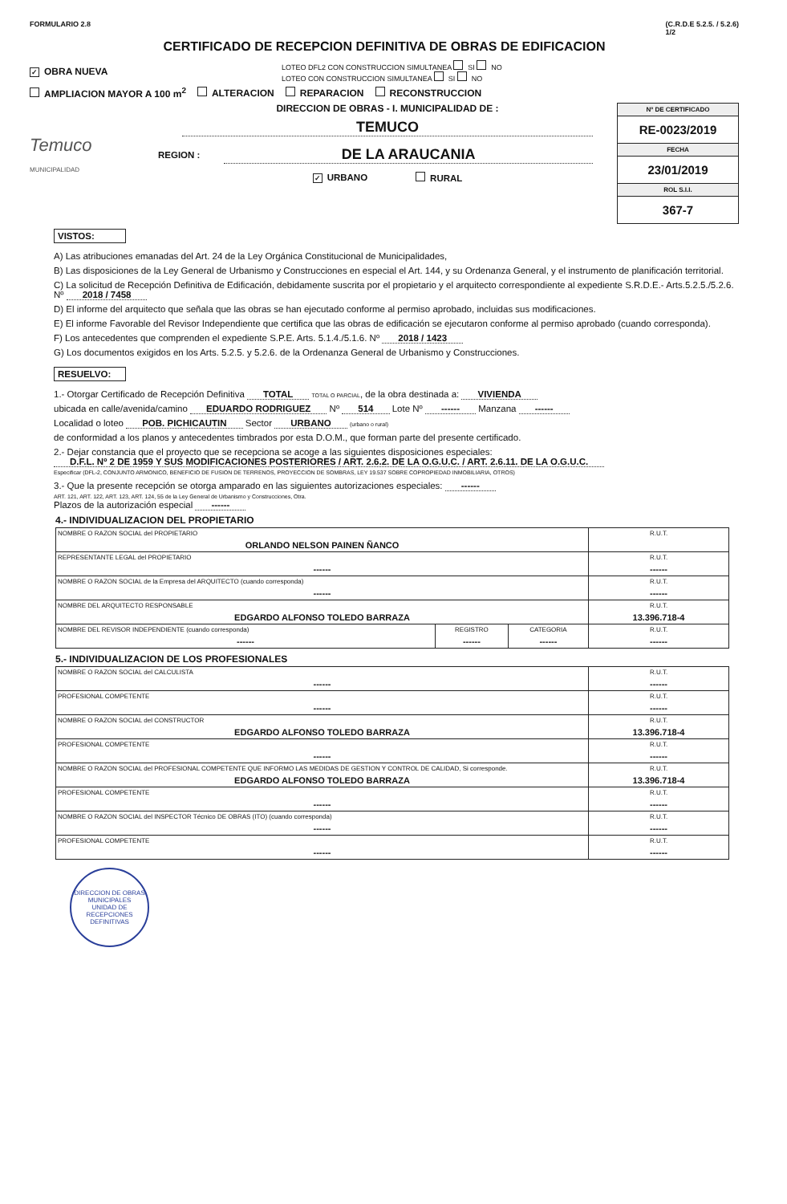FORMULARIO 2.8 (C.R.D.E 5.2.5. / 5.2.6)
1/2
CERTIFICADO DE RECEPCION DEFINITIVA DE OBRAS DE EDIFICACION
✓ OBRA NUEVA LOTEO DFL2 CON CONSTRUCCION SIMULTANEA SI NO
LOTEO CON CONSTRUCCION SIMULTANEA SI NO
AMPLIACION MAYOR A 100 m<sup>2</sup> ALTERACION REPARACION RECONSTRUCCION
Temuco
MUNICIPALIDAD
DIRECCION DE OBRAS - I. MUNICIPALIDAD DE :
TEMUCO
REGION :
DE LA ARAUCANIA
✓ URBANO RURAL
Nº DE CERTIFICADO
RE-0023/2019
FECHA
23/01/2019
ROL S.I.I.
367-7
VISTOS:
A) Las atribuciones emanadas del Art. 24 de la Ley Orgánica Constitucional de Municipalidades,
B) Las disposiciones de la Ley General de Urbanismo y Construcciones en especial el Art. 144, y su Ordenanza General, y el instrumento de planificación territorial.
C) La solicitud de Recepción Definitiva de Edificación, debidamente suscrita por el propietario y el arquitecto correspondiente al expediente S.R.D.E.- Arts.5.2.5./5.2.6. Nº 2018 / 7458
D) El informe del arquitecto que señala que las obras se han ejecutado conforme al permiso aprobado, incluidas sus modificaciones.
E) El informe Favorable del Revisor Independiente que certifica que las obras de edificación se ejecutaron conforme al permiso aprobado (cuando corresponda).
F) Los antecedentes que comprenden el expediente S.P.E. Arts. 5.1.4./5.1.6. Nº 2018 / 1423
G) Los documentos exigidos en los Arts. 5.2.5. y 5.2.6. de la Ordenanza General de Urbanismo y Construcciones.
RESUELVO:
1.- Otorgar Certificado de Recepción Definitiva TOTAL TOTAL O PARCIAL, de la obra destinada a: VIVIENDA
ubicada en calle/avenida/camino EDUARDO RODRIGUEZ Nº 514 Lote Nº ------ Manzana ------
Localidad o loteo POB. PICHICAUTIN Sector URBANO (urbano o rural)
de conformidad a los planos y antecedentes timbrados por esta D.O.M., que forman parte del presente certificado.
2.- Dejar constancia que el proyecto que se recepciona se acoge a las siguientes disposiciones especiales:
D.F.L. Nº 2 DE 1959 Y SUS MODIFICACIONES POSTERIORES / ART. 2.6.2. DE LA O.G.U.C. / ART. 2.6.11. DE LA O.G.U.C.
Especificar (DFL-2, CONJUNTO ARMONICO, BENEFICIO DE FUSION DE TERRENOS, PROYECCION DE SOMBRAS, LEY 19.537 SOBRE COPROPIEDAD INMOBILIARIA, OTROS)
3.- Que la presente recepción se otorga amparado en las siguientes autorizaciones especiales: ------
ART. 121, ART. 122, ART. 123, ART. 124, 55 de la Ley General de Urbanismo y Construcciones, Otra.
Plazos de la autorización especial ------
4.- INDIVIDUALIZACION DEL PROPIETARIO
| NOMBRE O RAZON SOCIAL del PROPIETARIO ORLANDO NELSON PAINEN ÑANCO | | | R.U.T. |
| REPRESENTANTE LEGAL del PROPIETARIO ------ | | | R.U.T. ------ |
| NOMBRE O RAZON SOCIAL de la Empresa del ARQUITECTO (cuando corresponda) ------ | | | R.U.T. ------ |
| NOMBRE DEL ARQUITECTO RESPONSABLE EDGARDO ALFONSO TOLEDO BARRAZA | | | R.U.T. 13.396.718-4 |
| NOMBRE DEL REVISOR INDEPENDIENTE (cuando corresponda) ------ | REGISTRO ------ | CATEGORIA ------ | R.U.T. ------ |
5.- INDIVIDUALIZACION DE LOS PROFESIONALES
| NOMBRE O RAZON SOCIAL del CALCULISTA ------ | R.U.T. ------ |
| PROFESIONAL COMPETENTE ------ | R.U.T. ------ |
| NOMBRE O RAZON SOCIAL del CONSTRUCTOR EDGARDO ALFONSO TOLEDO BARRAZA | R.U.T. 13.396.718-4 |
| PROFESIONAL COMPETENTE ------ | R.U.T. ------ |
| NOMBRE O RAZON SOCIAL del PROFESIONAL COMPETENTE QUE INFORMO LAS MEDIDAS DE GESTION Y CONTROL DE CALIDAD, Si corresponde. EDGARDO ALFONSO TOLEDO BARRAZA | R.U.T. 13.396.718-4 |
| PROFESIONAL COMPETENTE ------ | R.U.T. ------ |
| NOMBRE O RAZON SOCIAL del INSPECTOR Técnico DE OBRAS (ITO) (cuando corresponda) ------ | R.U.T. ------ |
| PROFESIONAL COMPETENTE ------ | R.U.T. ------ |
DIRECCION DE OBRAS MUNICIPALES
UNIDAD DE RECEPCIONES DEFINITIVAS